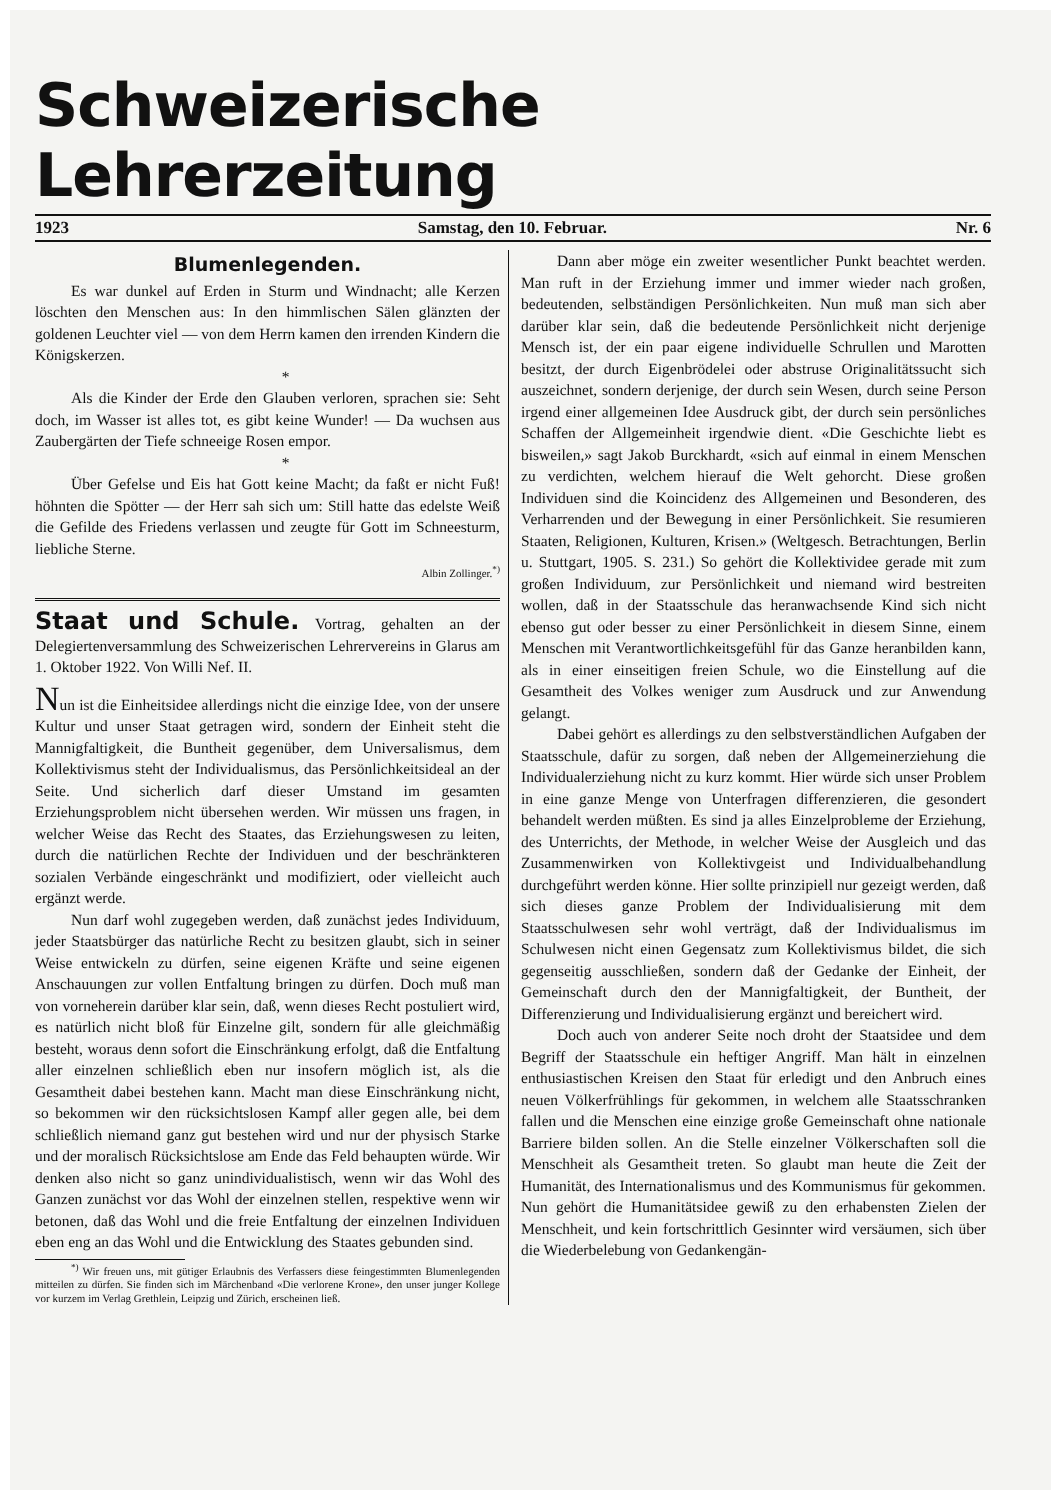Schweizerische Lehrerzeitung
1923 Samstag, den 10. Februar. Nr. 6
Blumenlegenden.
Es war dunkel auf Erden in Sturm und Windnacht; alle Kerzen löschten den Menschen aus: In den himmlischen Sälen glänzten der goldenen Leuchter viel — von dem Herrn kamen den irrenden Kindern die Königskerzen.
*
Als die Kinder der Erde den Glauben verloren, sprachen sie: Seht doch, im Wasser ist alles tot, es gibt keine Wunder! — Da wuchsen aus Zaubergärten der Tiefe schneeige Rosen empor.
*
Über Gefelse und Eis hat Gott keine Macht; da faßt er nicht Fuß! höhnten die Spötter — der Herr sah sich um: Still hatte das edelste Weiß die Gefilde des Friedens verlassen und zeugte für Gott im Schneesturm, liebliche Sterne.
Albin Zollinger.<sup>*)</sup>
Staat und Schule. Vortrag, gehalten an der Delegiertenversammlung des Schweizerischen Lehrervereins in Glarus am 1. Oktober 1922. Von Willi Nef. II.
Nun ist die Einheitsidee allerdings nicht die einzige Idee, von der unsere Kultur und unser Staat getragen wird, sondern der Einheit steht die Mannigfaltigkeit, die Buntheit gegenüber, dem Universalismus, dem Kollektivismus steht der Individualismus, das Persönlichkeitsideal an der Seite. Und sicherlich darf dieser Umstand im gesamten Erziehungsproblem nicht übersehen werden. Wir müssen uns fragen, in welcher Weise das Recht des Staates, das Erziehungswesen zu leiten, durch die natürlichen Rechte der Individuen und der beschränkteren sozialen Verbände eingeschränkt und modifiziert, oder vielleicht auch ergänzt werde.
Nun darf wohl zugegeben werden, daß zunächst jedes Individuum, jeder Staatsbürger das natürliche Recht zu besitzen glaubt, sich in seiner Weise entwickeln zu dürfen, seine eigenen Kräfte und seine eigenen Anschauungen zur vollen Entfaltung bringen zu dürfen. Doch muß man von vorneherein darüber klar sein, daß, wenn dieses Recht postuliert wird, es natürlich nicht bloß für Einzelne gilt, sondern für alle gleichmäßig besteht, woraus denn sofort die Einschränkung erfolgt, daß die Entfaltung aller einzelnen schließlich eben nur insofern möglich ist, als die Gesamtheit dabei bestehen kann. Macht man diese Einschränkung nicht, so bekommen wir den rücksichtslosen Kampf aller gegen alle, bei dem schließlich niemand ganz gut bestehen wird und nur der physisch Starke und der moralisch Rücksichtslose am Ende das Feld behaupten würde. Wir denken also nicht so ganz unindividualistisch, wenn wir das Wohl des Ganzen zunächst vor das Wohl der einzelnen stellen, respektive wenn wir betonen, daß das Wohl und die freie Entfaltung der einzelnen Individuen eben eng an das Wohl und die Entwicklung des Staates gebunden sind.
<sup>*)</sup> Wir freuen uns, mit gütiger Erlaubnis des Verfassers diese feingestimmten Blumenlegenden mitteilen zu dürfen. Sie finden sich im Märchenband «Die verlorene Krone», den unser junger Kollege vor kurzem im Verlag Grethlein, Leipzig und Zürich, erscheinen ließ.
Dann aber möge ein zweiter wesentlicher Punkt beachtet werden. Man ruft in der Erziehung immer und immer wieder nach großen, bedeutenden, selbständigen Persönlichkeiten. Nun muß man sich aber darüber klar sein, daß die bedeutende Persönlichkeit nicht derjenige Mensch ist, der ein paar eigene individuelle Schrullen und Marotten besitzt, der durch Eigenbrödelei oder abstruse Originalitätssucht sich auszeichnet, sondern derjenige, der durch sein Wesen, durch seine Person irgend einer allgemeinen Idee Ausdruck gibt, der durch sein persönliches Schaffen der Allgemeinheit irgendwie dient. «Die Geschichte liebt es bisweilen,» sagt Jakob Burckhardt, «sich auf einmal in einem Menschen zu verdichten, welchem hierauf die Welt gehorcht. Diese großen Individuen sind die Koincidenz des Allgemeinen und Besonderen, des Verharrenden und der Bewegung in einer Persönlichkeit. Sie resumieren Staaten, Religionen, Kulturen, Krisen.» (Weltgesch. Betrachtungen, Berlin u. Stuttgart, 1905. S. 231.) So gehört die Kollektividee gerade mit zum großen Individuum, zur Persönlichkeit und niemand wird bestreiten wollen, daß in der Staatsschule das heranwachsende Kind sich nicht ebenso gut oder besser zu einer Persönlichkeit in diesem Sinne, einem Menschen mit Verantwortlichkeitsgefühl für das Ganze heranbilden kann, als in einer einseitigen freien Schule, wo die Einstellung auf die Gesamtheit des Volkes weniger zum Ausdruck und zur Anwendung gelangt.
Dabei gehört es allerdings zu den selbstverständlichen Aufgaben der Staatsschule, dafür zu sorgen, daß neben der Allgemeinerziehung die Individualerziehung nicht zu kurz kommt. Hier würde sich unser Problem in eine ganze Menge von Unterfragen differenzieren, die gesondert behandelt werden müßten. Es sind ja alles Einzelprobleme der Erziehung, des Unterrichts, der Methode, in welcher Weise der Ausgleich und das Zusammenwirken von Kollektivgeist und Individualbehandlung durchgeführt werden könne. Hier sollte prinzipiell nur gezeigt werden, daß sich dieses ganze Problem der Individualisierung mit dem Staatsschulwesen sehr wohl verträgt, daß der Individualismus im Schulwesen nicht einen Gegensatz zum Kollektivismus bildet, die sich gegenseitig ausschließen, sondern daß der Gedanke der Einheit, der Gemeinschaft durch den der Mannigfaltigkeit, der Buntheit, der Differenzierung und Individualisierung ergänzt und bereichert wird.
Doch auch von anderer Seite noch droht der Staatsidee und dem Begriff der Staatsschule ein heftiger Angriff. Man hält in einzelnen enthusiastischen Kreisen den Staat für erledigt und den Anbruch eines neuen Völkerfrühlings für gekommen, in welchem alle Staatsschranken fallen und die Menschen eine einzige große Gemeinschaft ohne nationale Barriere bilden sollen. An die Stelle einzelner Völkerschaften soll die Menschheit als Gesamtheit treten. So glaubt man heute die Zeit der Humanität, des Internationalismus und des Kommunismus für gekommen. Nun gehört die Humanitätsidee gewiß zu den erhabensten Zielen der Menschheit, und kein fortschrittlich Gesinnter wird versäumen, sich über die Wiederbelebung von Gedankengän-